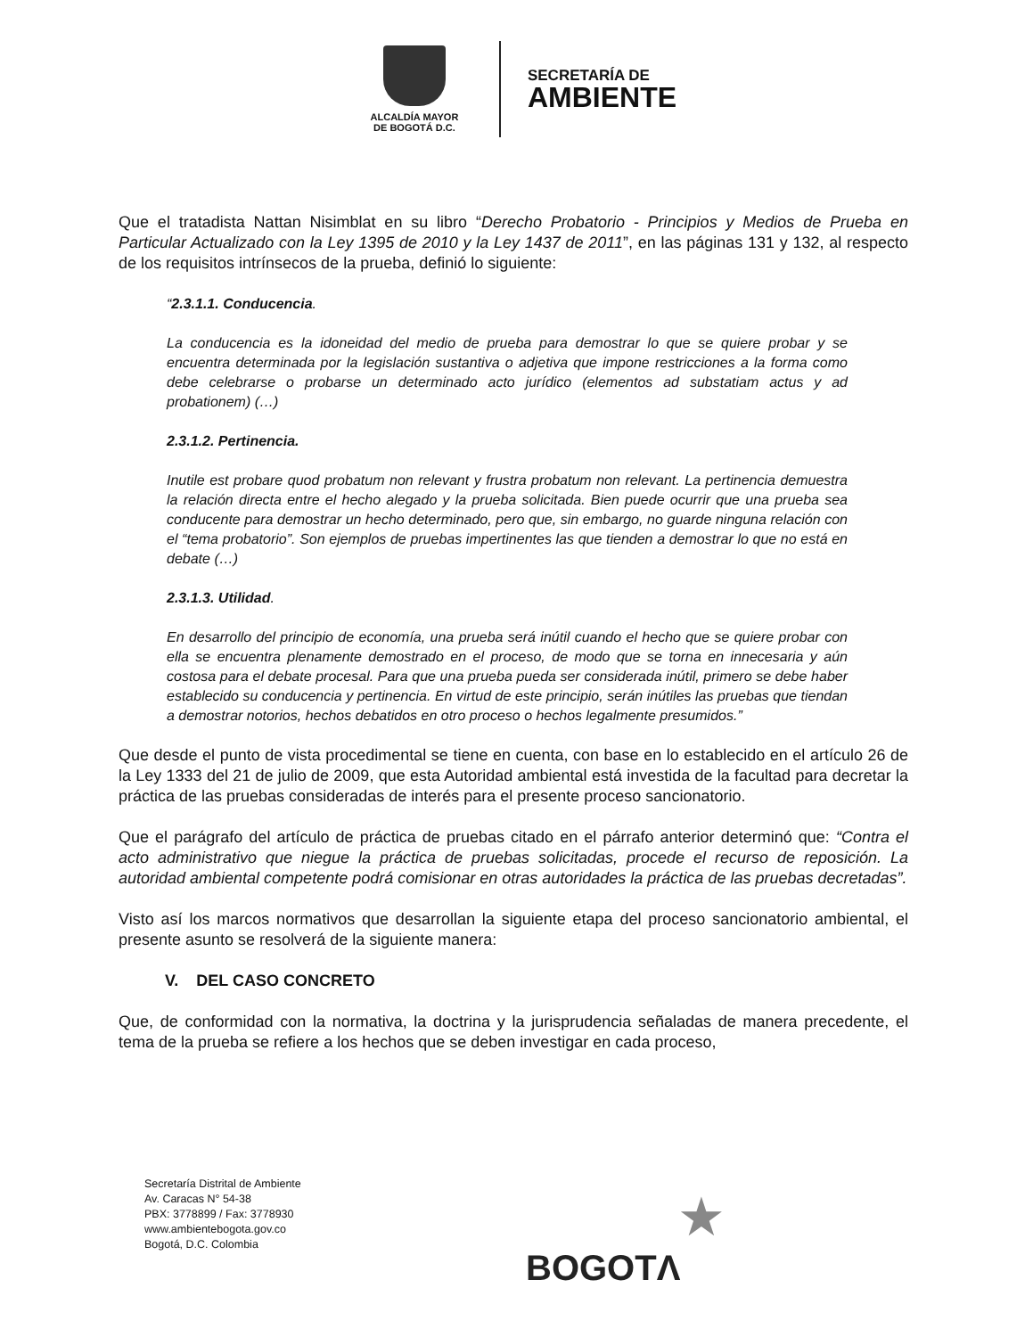ALCALDÍA MAYOR
DE BOGOTÁ D.C.
SECRETARÍA DE
AMBIENTE
Que el tratadista Nattan Nisimblat en su libro “Derecho Probatorio - Principios y Medios de Prueba en Particular Actualizado con la Ley 1395 de 2010 y la Ley 1437 de 2011”, en las páginas 131 y 132, al respecto de los requisitos intrínsecos de la prueba, definió lo siguiente:
“2.3.1.1. Conducencia.
La conducencia es la idoneidad del medio de prueba para demostrar lo que se quiere probar y se encuentra determinada por la legislación sustantiva o adjetiva que impone restricciones a la forma como debe celebrarse o probarse un determinado acto jurídico (elementos ad substatiam actus y ad probationem) (…)
2.3.1.2. Pertinencia.
Inutile est probare quod probatum non relevant y frustra probatum non relevant. La pertinencia demuestra la relación directa entre el hecho alegado y la prueba solicitada. Bien puede ocurrir que una prueba sea conducente para demostrar un hecho determinado, pero que, sin embargo, no guarde ninguna relación con el “tema probatorio”. Son ejemplos de pruebas impertinentes las que tienden a demostrar lo que no está en debate (…)
2.3.1.3. Utilidad.
En desarrollo del principio de economía, una prueba será inútil cuando el hecho que se quiere probar con ella se encuentra plenamente demostrado en el proceso, de modo que se torna en innecesaria y aún costosa para el debate procesal. Para que una prueba pueda ser considerada inútil, primero se debe haber establecido su conducencia y pertinencia. En virtud de este principio, serán inútiles las pruebas que tiendan a demostrar notorios, hechos debatidos en otro proceso o hechos legalmente presumidos.”
Que desde el punto de vista procedimental se tiene en cuenta, con base en lo establecido en el artículo 26 de la Ley 1333 del 21 de julio de 2009, que esta Autoridad ambiental está investida de la facultad para decretar la práctica de las pruebas consideradas de interés para el presente proceso sancionatorio.
Que el parágrafo del artículo de práctica de pruebas citado en el párrafo anterior determinó que: “Contra el acto administrativo que niegue la práctica de pruebas solicitadas, procede el recurso de reposición. La autoridad ambiental competente podrá comisionar en otras autoridades la práctica de las pruebas decretadas”.
Visto así los marcos normativos que desarrollan la siguiente etapa del proceso sancionatorio ambiental, el presente asunto se resolverá de la siguiente manera:
V. DEL CASO CONCRETO
Que, de conformidad con la normativa, la doctrina y la jurisprudencia señaladas de manera precedente, el tema de la prueba se refiere a los hechos que se deben investigar en cada proceso,
Secretaría Distrital de Ambiente
Av. Caracas N° 54-38
PBX: 3778899 / Fax: 3778930
www.ambientebogota.gov.co
Bogotá, D.C. Colombia
★
BOGOTΛ